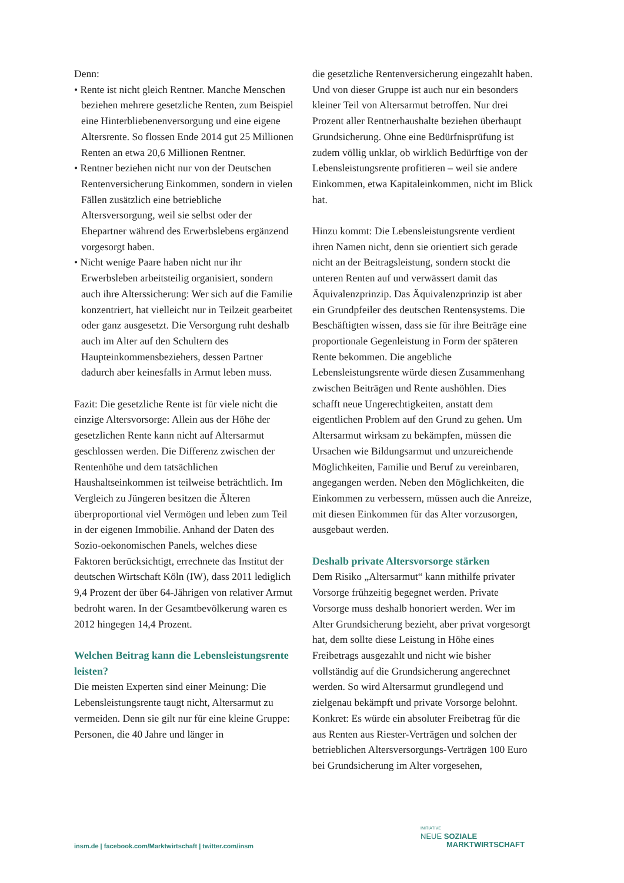Denn:
• Rente ist nicht gleich Rentner. Manche Menschen beziehen mehrere gesetzliche Renten, zum Beispiel eine Hinterbliebenenversorgung und eine eigene Altersrente. So flossen Ende 2014 gut 25 Millionen Renten an etwa 20,6 Millionen Rentner.
• Rentner beziehen nicht nur von der Deutschen Rentenversicherung Einkommen, sondern in vielen Fällen zusätzlich eine betriebliche Altersversorgung, weil sie selbst oder der Ehepartner während des Erwerbslebens ergänzend vorgesorgt haben.
• Nicht wenige Paare haben nicht nur ihr Erwerbsleben arbeitsteilig organisiert, sondern auch ihre Alterssicherung: Wer sich auf die Familie konzentriert, hat vielleicht nur in Teilzeit gearbeitet oder ganz ausgesetzt. Die Versorgung ruht deshalb auch im Alter auf den Schultern des Haupteinkommensbeziehers, dessen Partner dadurch aber keinesfalls in Armut leben muss.
Fazit: Die gesetzliche Rente ist für viele nicht die einzige Altersvorsorge: Allein aus der Höhe der gesetzlichen Rente kann nicht auf Altersarmut geschlossen werden. Die Differenz zwischen der Rentenhöhe und dem tatsächlichen Haushaltseinkommen ist teilweise beträchtlich. Im Vergleich zu Jüngeren besitzen die Älteren überproportional viel Vermögen und leben zum Teil in der eigenen Immobilie. Anhand der Daten des Sozio-oekonomischen Panels, welches diese Faktoren berücksichtigt, errechnete das Institut der deutschen Wirtschaft Köln (IW), dass 2011 lediglich 9,4 Prozent der über 64-Jährigen von relativer Armut bedroht waren. In der Gesamtbevölkerung waren es 2012 hingegen 14,4 Prozent.
Welchen Beitrag kann die Lebensleistungsrente leisten?
Die meisten Experten sind einer Meinung: Die Lebensleistungsrente taugt nicht, Altersarmut zu vermeiden. Denn sie gilt nur für eine kleine Gruppe: Personen, die 40 Jahre und länger in
die gesetzliche Rentenversicherung eingezahlt haben. Und von dieser Gruppe ist auch nur ein besonders kleiner Teil von Altersarmut betroffen. Nur drei Prozent aller Rentnerhaushalte beziehen überhaupt Grundsicherung. Ohne eine Bedürfnisprüfung ist zudem völlig unklar, ob wirklich Bedürftige von der Lebensleistungsrente profitieren – weil sie andere Einkommen, etwa Kapitaleinkommen, nicht im Blick hat.
Hinzu kommt: Die Lebensleistungsrente verdient ihren Namen nicht, denn sie orientiert sich gerade nicht an der Beitragsleistung, sondern stockt die unteren Renten auf und verwässert damit das Äquivalenzprinzip. Das Äquivalenzprinzip ist aber ein Grundpfeiler des deutschen Rentensystems. Die Beschäftigten wissen, dass sie für ihre Beiträge eine proportionale Gegenleistung in Form der späteren Rente bekommen. Die angebliche Lebensleistungsrente würde diesen Zusammenhang zwischen Beiträgen und Rente aushöhlen. Dies schafft neue Ungerechtigkeiten, anstatt dem eigentlichen Problem auf den Grund zu gehen. Um Altersarmut wirksam zu bekämpfen, müssen die Ursachen wie Bildungsarmut und unzureichende Möglichkeiten, Familie und Beruf zu vereinbaren, angegangen werden. Neben den Möglichkeiten, die Einkommen zu verbessern, müssen auch die Anreize, mit diesen Einkommen für das Alter vorzusorgen, ausgebaut werden.
Deshalb private Altersvorsorge stärken
Dem Risiko „Altersarmut“ kann mithilfe privater Vorsorge frühzeitig begegnet werden. Private Vorsorge muss deshalb honoriert werden. Wer im Alter Grundsicherung bezieht, aber privat vorgesorgt hat, dem sollte diese Leistung in Höhe eines Freibetrags ausgezahlt und nicht wie bisher vollständig auf die Grundsicherung angerechnet werden. So wird Altersarmut grundlegend und zielgenau bekämpft und private Vorsorge belohnt. Konkret: Es würde ein absoluter Freibetrag für die aus Renten aus Riester-Verträgen und solchen der betrieblichen Altersversorgungs-Verträgen 100 Euro bei Grundsicherung im Alter vorgesehen,
insm.de | facebook.com/Marktwirtschaft | twitter.com/insm
INITIATIVE
NEUE SOZIALE
MARKTWIRTSCHAFT